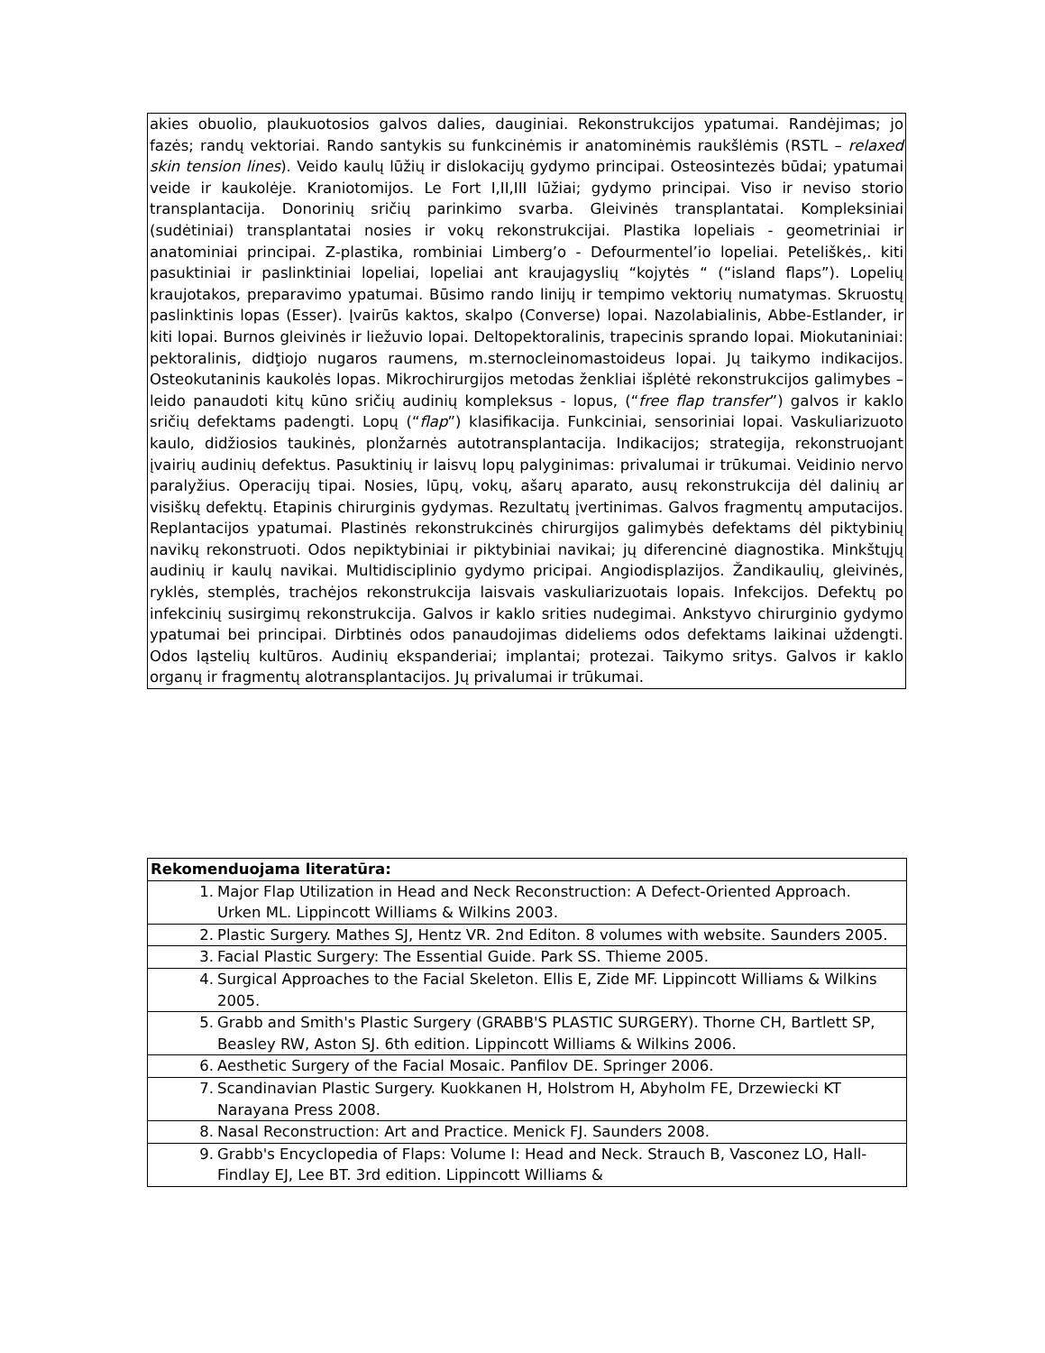akies obuolio, plaukuotosios galvos dalies, dauginiai. Rekonstrukcijos ypatumai. Randėjimas; jo fazės; randų vektoriai. Rando santykis su funkcinėmis ir anatominėmis raukšlėmis (RSTL – relaxed skin tension lines). Veido kaulų lūžių ir dislokacijų gydymo principai. Osteosintezės būdai; ypatumai veide ir kaukolėje. Kraniotomijos. Le Fort I,II,III lūžiai; gydymo principai. Viso ir neviso storio transplantacija. Donorinių sričių parinkimo svarba. Gleivinės transplantatai. Kompleksiniai (sudėtiniai) transplantatai nosies ir vokų rekonstrukcijai. Plastika lopeliais - geometriniai ir anatominiai principai. Z-plastika, rombiniai Limberg’o - Defourmentel’io lopeliai. Peteliškės,. kiti pasuktiniai ir paslinktiniai lopeliai, lopeliai ant kraujagyslių “kojytės “ (“island flaps”). Lopelių kraujotakos, preparavimo ypatumai. Būsimo rando linijų ir tempimo vektorių numatymas. Skruostų paslinktinis lopas (Esser). Įvairūs kaktos, skalpo (Converse) lopai. Nazolabialinis, Abbe-Estlander, ir kiti lopai. Burnos gleivinės ir liežuvio lopai. Deltopektoralinis, trapecinis sprando lopai. Miokutaniniai: pektoralinis, didţiojo nugaros raumens, m.sternocleinomastoideus lopai. Jų taikymo indikacijos. Osteokutaninis kaukolės lopas. Mikrochirurgijos metodas ženkliai išplėtė rekonstrukcijos galimybes – leido panaudoti kitų kūno sričių audinių kompleksus - lopus, (“free flap transfer”) galvos ir kaklo sričių defektams padengti. Lopų (“flap”) klasifikacija. Funkciniai, sensoriniai lopai. Vaskuliarizuoto kaulo, didžiosios taukinės, plonžarnės autotransplantacija. Indikacijos; strategija, rekonstruojant įvairių audinių defektus. Pasuktinių ir laisvų lopų palyginimas: privalumai ir trūkumai. Veidinio nervo paralyžius. Operacijų tipai. Nosies, lūpų, vokų, ašarų aparato, ausų rekonstrukcija dėl dalinių ar visiškų defektų. Etapinis chirurginis gydymas. Rezultatų įvertinimas. Galvos fragmentų amputacijos. Replantacijos ypatumai. Plastinės rekonstrukcinės chirurgijos galimybės defektams dėl piktybinių navikų rekonstruoti. Odos nepiktybiniai ir piktybiniai navikai; jų diferencinė diagnostika. Minkštųjų audinių ir kaulų navikai. Multidisciplinio gydymo pricipai. Angiodisplazijos. Žandikaulių, gleivinės, ryklės, stemplės, trachėjos rekonstrukcija laisvais vaskuliarizuotais lopais. Infekcijos. Defektų po infekcinių susirgimų rekonstrukcija. Galvos ir kaklo srities nudegimai. Ankstyvo chirurginio gydymo ypatumai bei principai. Dirbtinės odos panaudojimas dideliems odos defektams laikinai uždengti. Odos ląstelių kultūros. Audinių ekspanderiai; implantai; protezai. Taikymo sritys. Galvos ir kaklo organų ir fragmentų alotransplantacijos. Jų privalumai ir trūkumai.
| Rekomenduojama literatūra: |
| --- |
| 1. Major Flap Utilization in Head and Neck Reconstruction: A Defect-Oriented Approach. Urken ML. Lippincott Williams & Wilkins 2003. |
| 2. Plastic Surgery. Mathes SJ, Hentz VR. 2nd Editon. 8 volumes with website. Saunders 2005. |
| 3. Facial Plastic Surgery: The Essential Guide. Park SS. Thieme 2005. |
| 4. Surgical Approaches to the Facial Skeleton. Ellis E, Zide MF. Lippincott Williams & Wilkins 2005. |
| 5. Grabb and Smith's Plastic Surgery (GRABB'S PLASTIC SURGERY). Thorne CH, Bartlett SP, Beasley RW, Aston SJ. 6th edition. Lippincott Williams & Wilkins 2006. |
| 6. Aesthetic Surgery of the Facial Mosaic. Panfilov DE. Springer 2006. |
| 7. Scandinavian Plastic Surgery. Kuokkanen H, Holstrom H, Abyholm FE, Drzewiecki KT Narayana Press 2008. |
| 8. Nasal Reconstruction: Art and Practice. Menick FJ. Saunders 2008. |
| 9. Grabb's Encyclopedia of Flaps: Volume I: Head and Neck. Strauch B, Vasconez LO, Hall-Findlay EJ, Lee BT. 3rd edition. Lippincott Williams & |